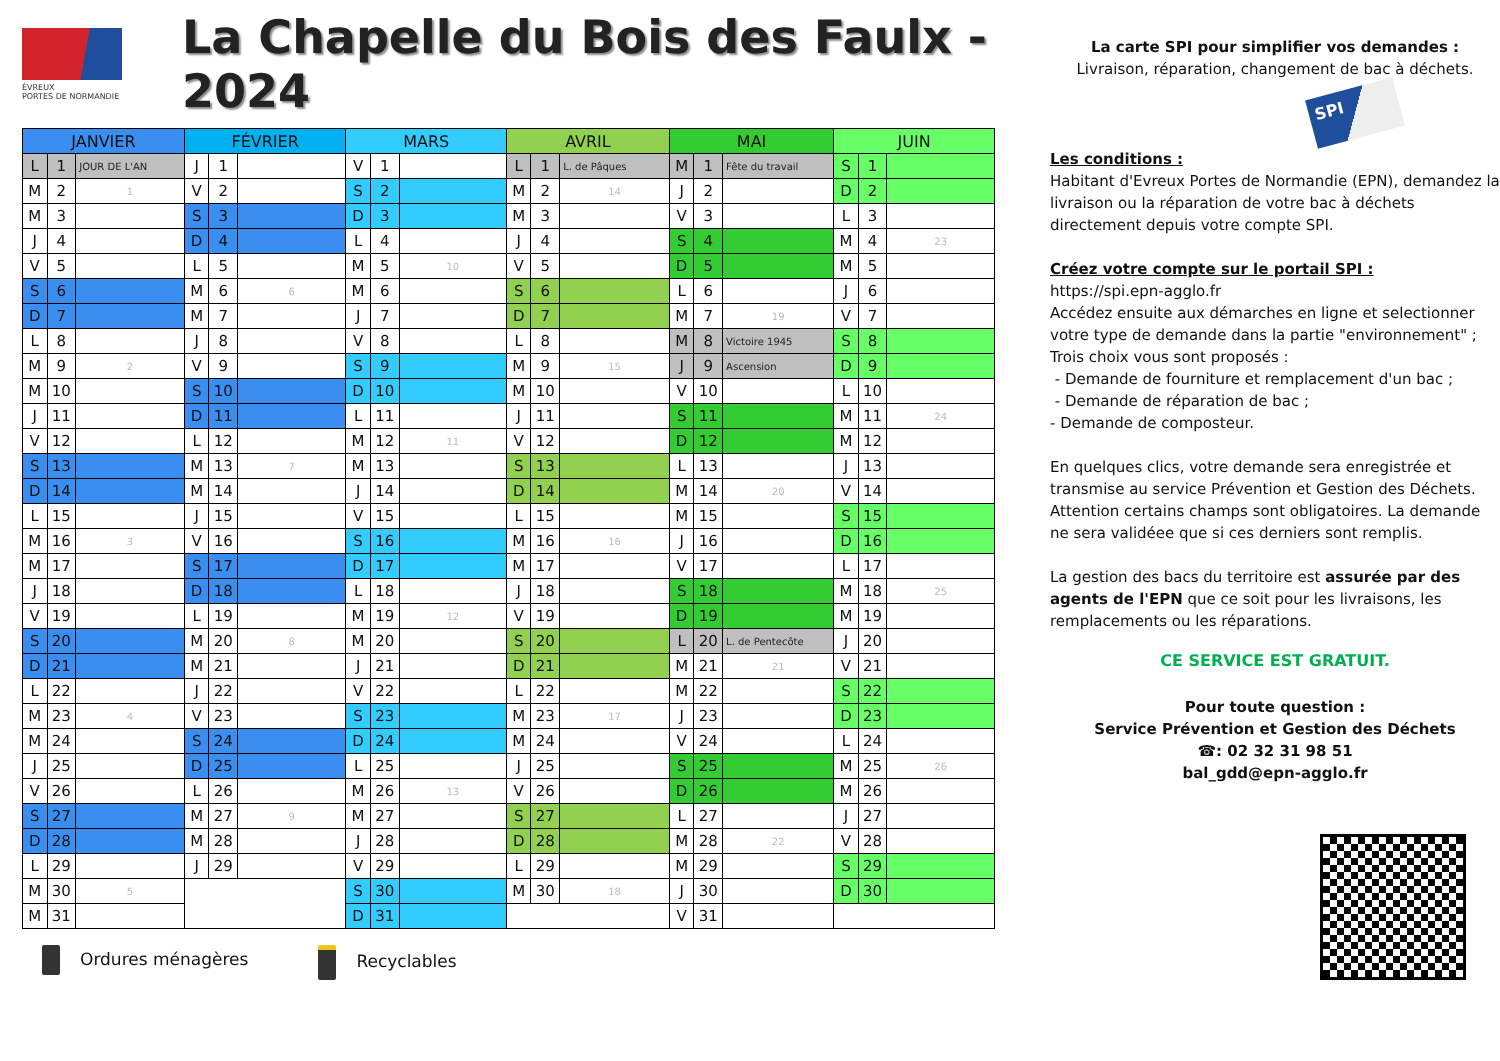ÉVREUX
PORTES DE NORMANDIE
La Chapelle du Bois des Faulx - 2024
| JANVIER | | | FÉVRIER | | | MARS | | | AVRIL | | | MAI | | | JUIN | | |
| --- | --- | --- | --- | --- | --- | --- | --- | --- | --- | --- | --- | --- | --- | --- | --- | --- | --- |
| L | 1 | JOUR DE L'AN | J | 1 | | V | 1 | | L | 1 | L. de Pâques | M | 1 | Fête du travail | S | 1 | |
| M | 2 | 1 | V | 2 | | S | 2 | | M | 2 | 14 | J | 2 | | D | 2 | |
| M | 3 | | S | 3 | | D | 3 | | M | 3 | | V | 3 | | L | 3 | |
| J | 4 | | D | 4 | | L | 4 | | J | 4 | | S | 4 | | M | 4 | 23 |
| V | 5 | | L | 5 | | M | 5 | 10 | V | 5 | | D | 5 | | M | 5 | |
| S | 6 | | M | 6 | 6 | M | 6 | | S | 6 | | L | 6 | | J | 6 | |
| D | 7 | | M | 7 | | J | 7 | | D | 7 | | M | 7 | 19 | V | 7 | |
| L | 8 | | J | 8 | | V | 8 | | L | 8 | | M | 8 | Victoire 1945 | S | 8 | |
| M | 9 | 2 | V | 9 | | S | 9 | | M | 9 | 15 | J | 9 | Ascension | D | 9 | |
| M | 10 | | S | 10 | | D | 10 | | M | 10 | | V | 10 | | L | 10 | |
| J | 11 | | D | 11 | | L | 11 | | J | 11 | | S | 11 | | M | 11 | 24 |
| V | 12 | | L | 12 | | M | 12 | 11 | V | 12 | | D | 12 | | M | 12 | |
| S | 13 | | M | 13 | 7 | M | 13 | | S | 13 | | L | 13 | | J | 13 | |
| D | 14 | | M | 14 | | J | 14 | | D | 14 | | M | 14 | 20 | V | 14 | |
| L | 15 | | J | 15 | | V | 15 | | L | 15 | | M | 15 | | S | 15 | |
| M | 16 | 3 | V | 16 | | S | 16 | | M | 16 | 16 | J | 16 | | D | 16 | |
| M | 17 | | S | 17 | | D | 17 | | M | 17 | | V | 17 | | L | 17 | |
| J | 18 | | D | 18 | | L | 18 | | J | 18 | | S | 18 | | M | 18 | 25 |
| V | 19 | | L | 19 | | M | 19 | 12 | V | 19 | | D | 19 | | M | 19 | |
| S | 20 | | M | 20 | 8 | M | 20 | | S | 20 | | L | 20 | L. de Pentecôte | J | 20 | |
| D | 21 | | M | 21 | | J | 21 | | D | 21 | | M | 21 | 21 | V | 21 | |
| L | 22 | | J | 22 | | V | 22 | | L | 22 | | M | 22 | | S | 22 | |
| M | 23 | 4 | V | 23 | | S | 23 | | M | 23 | 17 | J | 23 | | D | 23 | |
| M | 24 | | S | 24 | | D | 24 | | M | 24 | | V | 24 | | L | 24 | |
| J | 25 | | D | 25 | | L | 25 | | J | 25 | | S | 25 | | M | 25 | 26 |
| V | 26 | | L | 26 | | M | 26 | 13 | V | 26 | | D | 26 | | M | 26 | |
| S | 27 | | M | 27 | 9 | M | 27 | | S | 27 | | L | 27 | | J | 27 | |
| D | 28 | | M | 28 | | J | 28 | | D | 28 | | M | 28 | 22 | V | 28 | |
| L | 29 | | J | 29 | | V | 29 | | L | 29 | | M | 29 | | S | 29 | |
| M | 30 | 5 | | | | S | 30 | | M | 30 | 18 | J | 30 | | D | 30 | |
| M | 31 | | | | | D | 31 | | | | | V | 31 | | | | |
Ordures ménagères Recyclables
La carte SPI pour simplifier vos demandes :
Livraison, réparation, changement de bac à déchets.
SPI
Les conditions :
Habitant d'Evreux Portes de Normandie (EPN), demandez la livraison ou la réparation de votre bac à déchets directement depuis votre compte SPI.
Créez votre compte sur le portail SPI :
https://spi.epn-agglo.fr
Accédez ensuite aux démarches en ligne et selectionner votre type de demande dans la partie "environnement" ;
Trois choix vous sont proposés :
- Demande de fourniture et remplacement d'un bac ;
- Demande de réparation de bac ;
- Demande de composteur.
En quelques clics, votre demande sera enregistrée et transmise au service Prévention et Gestion des Déchets. Attention certains champs sont obligatoires. La demande ne sera validéee que si ces derniers sont remplis.
La gestion des bacs du territoire est assurée par des agents de l'EPN que ce soit pour les livraisons, les remplacements ou les réparations.
CE SERVICE EST GRATUIT.
Pour toute question :
Service Prévention et Gestion des Déchets
☎: 02 32 31 98 51
bal_gdd@epn-agglo.fr